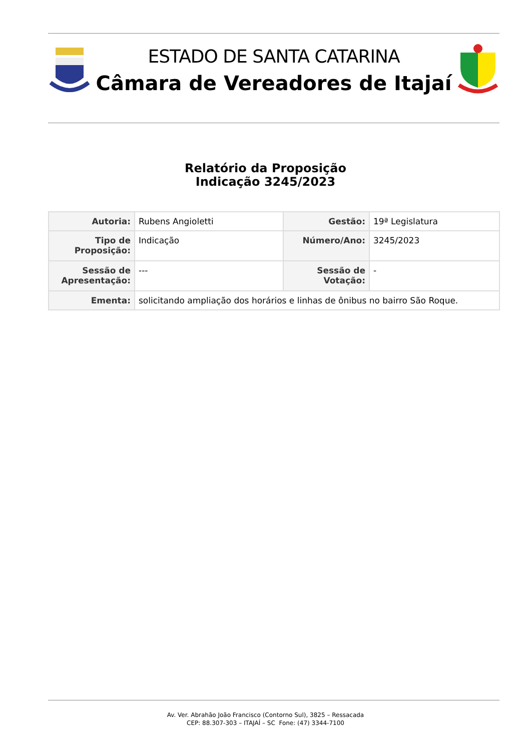ESTADO DE SANTA CATARINA
Câmara de Vereadores de Itajaí
Relatório da Proposição
Indicação 3245/2023
| Autoria: | Rubens Angioletti | Gestão: | 19ª Legislatura |
| Tipo de Proposição: | Indicação | Número/Ano: | 3245/2023 |
| Sessão de Apresentação: | --- | Sessão de Votação: | - |
| Ementa: | solicitando ampliação dos horários e linhas de ônibus no bairro São Roque. | | |
Av. Ver. Abrahão João Francisco (Contorno Sul), 3825 – Ressacada
CEP: 88.307-303 – ITAJAÍ – SC Fone: (47) 3344-7100